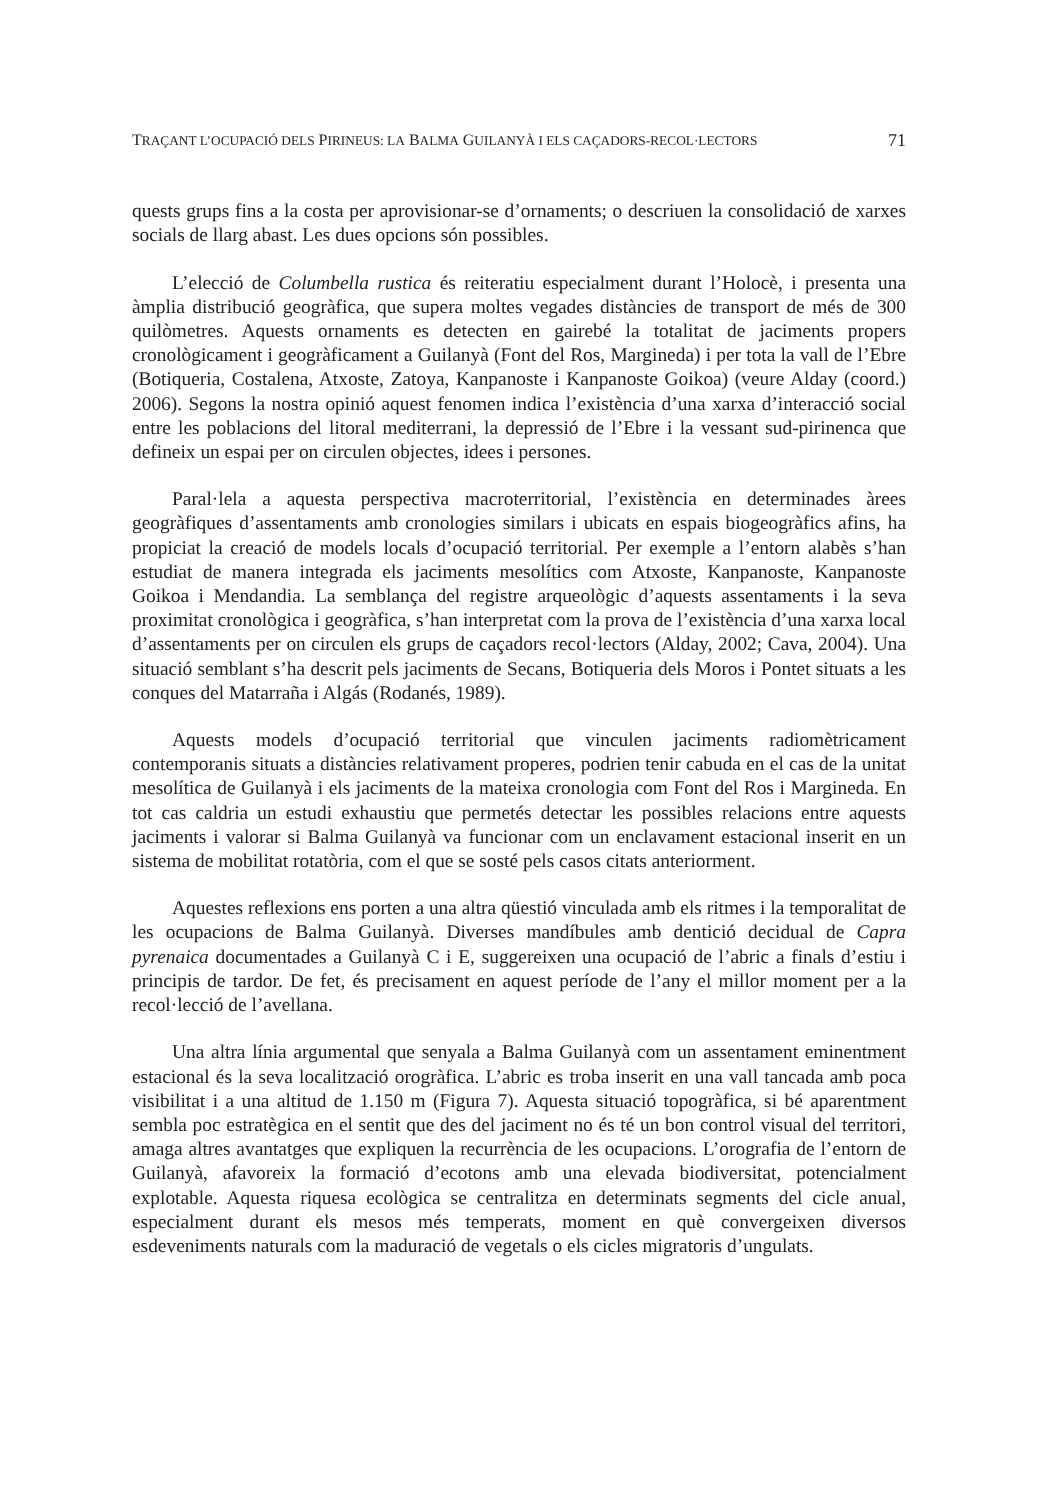TRAÇANT L’OCUPACIÓ DELS PIRINEUS: LA BALMA GUILANYÀ I ELS CAÇADORS-RECOL·LECTORS 71
quests grups fins a la costa per aprovisionar-se d’ornaments; o descriuen la consolidació de xarxes socials de llarg abast. Les dues opcions són possibles.
L’elecció de Columbella rustica és reiteratiu especialment durant l’Holocè, i presenta una àmplia distribució geogràfica, que supera moltes vegades distàncies de transport de més de 300 quilòmetres. Aquests ornaments es detecten en gairebé la totalitat de jaciments propers cronològicament i geogràficament a Guilanyà (Font del Ros, Margineda) i per tota la vall de l’Ebre (Botiqueria, Costalena, Atxoste, Zatoya, Kanpanoste i Kanpanoste Goikoa) (veure Alday (coord.) 2006). Segons la nostra opinió aquest fenomen indica l’existència d’una xarxa d’interacció social entre les poblacions del litoral mediterrani, la depressió de l’Ebre i la vessant sud-pirinenca que defineix un espai per on circulen objectes, idees i persones.
Paral·lela a aquesta perspectiva macroterritorial, l’existència en determinades àrees geogràfiques d’assentaments amb cronologies similars i ubicats en espais biogeogràfics afins, ha propiciat la creació de models locals d’ocupació territorial. Per exemple a l’entorn alabès s’han estudiat de manera integrada els jaciments mesolítics com Atxoste, Kanpanoste, Kanpanoste Goikoa i Mendandia. La semblança del registre arqueològic d’aquests assentaments i la seva proximitat cronològica i geogràfica, s’han interpretat com la prova de l’existència d’una xarxa local d’assentaments per on circulen els grups de caçadors recol·lectors (Alday, 2002; Cava, 2004). Una situació semblant s’ha descrit pels jaciments de Secans, Botiqueria dels Moros i Pontet situats a les conques del Matarraña i Algás (Rodanés, 1989).
Aquests models d’ocupació territorial que vinculen jaciments radiomètricament contemporanis situats a distàncies relativament properes, podrien tenir cabuda en el cas de la unitat mesolítica de Guilanyà i els jaciments de la mateixa cronologia com Font del Ros i Margineda. En tot cas caldria un estudi exhaustiu que permetés detectar les possibles relacions entre aquests jaciments i valorar si Balma Guilanyà va funcionar com un enclavament estacional inserit en un sistema de mobilitat rotatòria, com el que se sosté pels casos citats anteriorment.
Aquestes reflexions ens porten a una altra qüestió vinculada amb els ritmes i la temporalitat de les ocupacions de Balma Guilanyà. Diverses mandíbules amb dentició decidual de Capra pyrenaica documentades a Guilanyà C i E, suggereixen una ocupació de l’abric a finals d’estiu i principis de tardor. De fet, és precisament en aquest període de l’any el millor moment per a la recol·lecció de l’avellana.
Una altra línia argumental que senyala a Balma Guilanyà com un assentament eminentment estacional és la seva localització orogràfica. L’abric es troba inserit en una vall tancada amb poca visibilitat i a una altitud de 1.150 m (Figura 7). Aquesta situació topogràfica, si bé aparentment sembla poc estratègica en el sentit que des del jaciment no és té un bon control visual del territori, amaga altres avantatges que expliquen la recurrència de les ocupacions. L’orografia de l’entorn de Guilanyà, afavoreix la formació d’ecotons amb una elevada biodiversitat, potencialment explotable. Aquesta riquesa ecològica se centralitza en determinats segments del cicle anual, especialment durant els mesos més temperats, moment en què convergeixen diversos esdeveniments naturals com la maduració de vegetals o els cicles migratoris d’ungulats.